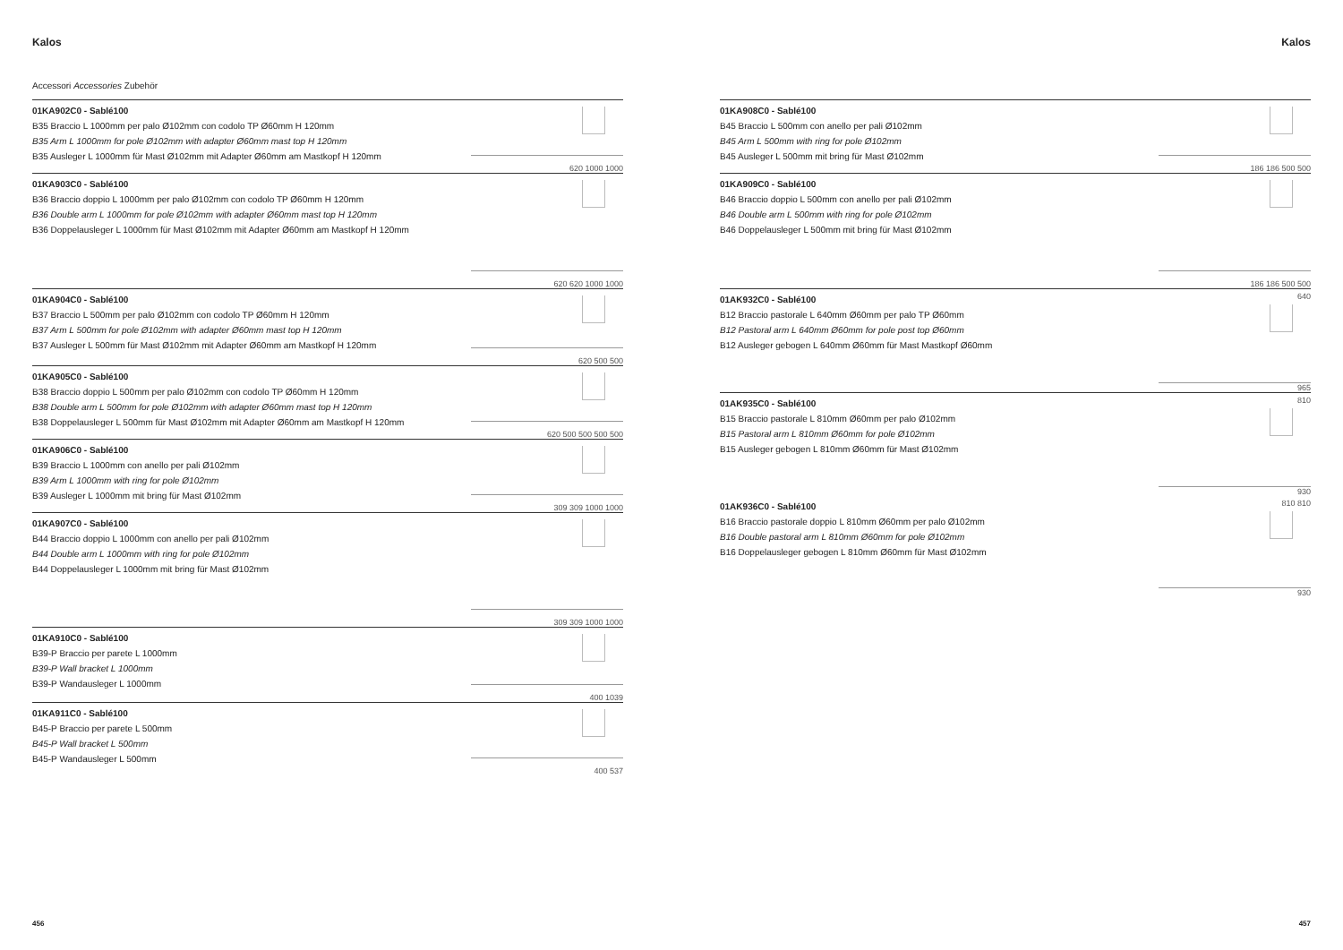Kalos
Accessori Accessories Zubehör
01KA902C0 - Sablé100
B35 Braccio L 1000mm per palo Ø102mm con codolo TP Ø60mm H 120mm
B35 Arm L 1000mm for pole Ø102mm with adapter Ø60mm mast top H 120mm
B35 Ausleger L 1000mm für Mast Ø102mm mit Adapter Ø60mm am Mastkopf H 120mm
620 1000 1000
01KA903C0 - Sablé100
B36 Braccio doppio L 1000mm per palo Ø102mm con codolo TP Ø60mm H 120mm
B36 Double arm L 1000mm for pole Ø102mm with adapter Ø60mm mast top H 120mm
B36 Doppelausleger L 1000mm für Mast Ø102mm mit Adapter Ø60mm am Mastkopf H 120mm
620 620 1000 1000
01KA904C0 - Sablé100
B37 Braccio L 500mm per palo Ø102mm con codolo TP Ø60mm H 120mm
B37 Arm L 500mm for pole Ø102mm with adapter Ø60mm mast top H 120mm
B37 Ausleger L 500mm für Mast Ø102mm mit Adapter Ø60mm am Mastkopf H 120mm
620 500 500
01KA905C0 - Sablé100
B38 Braccio doppio L 500mm per palo Ø102mm con codolo TP Ø60mm H 120mm
B38 Double arm L 500mm for pole Ø102mm with adapter Ø60mm mast top H 120mm
B38 Doppelausleger L 500mm für Mast Ø102mm mit Adapter Ø60mm am Mastkopf H 120mm
620 500 500 500 500
01KA906C0 - Sablé100
B39 Braccio L 1000mm con anello per pali Ø102mm
B39 Arm L 1000mm with ring for pole Ø102mm
B39 Ausleger L 1000mm mit bring für Mast Ø102mm
309 309 1000 1000
01KA907C0 - Sablé100
B44 Braccio doppio L 1000mm con anello per pali Ø102mm
B44 Double arm L 1000mm with ring for pole Ø102mm
B44 Doppelausleger L 1000mm mit bring für Mast Ø102mm
309 309 1000 1000
01KA910C0 - Sablé100
B39-P Braccio per parete L 1000mm
B39-P Wall bracket L 1000mm
B39-P Wandausleger L 1000mm
400 1039
01KA911C0 - Sablé100
B45-P Braccio per parete L 500mm
B45-P Wall bracket L 500mm
B45-P Wandausleger L 500mm
400 537
456
Kalos
01KA908C0 - Sablé100
B45 Braccio L 500mm con anello per pali Ø102mm
B45 Arm L 500mm with ring for pole Ø102mm
B45 Ausleger L 500mm mit bring für Mast Ø102mm
186 186 500 500
01KA909C0 - Sablé100
B46 Braccio doppio L 500mm con anello per pali Ø102mm
B46 Double arm L 500mm with ring for pole Ø102mm
B46 Doppelausleger L 500mm mit bring für Mast Ø102mm
186 186 500 500
01AK932C0 - Sablé100
B12 Braccio pastorale L 640mm Ø60mm per palo TP Ø60mm
B12 Pastoral arm L 640mm Ø60mm for pole post top Ø60mm
B12 Ausleger gebogen L 640mm Ø60mm für Mast Mastkopf Ø60mm
640
965
01AK935C0 - Sablé100
B15 Braccio pastorale L 810mm Ø60mm per palo Ø102mm
B15 Pastoral arm L 810mm Ø60mm for pole Ø102mm
B15 Ausleger gebogen L 810mm Ø60mm für Mast Ø102mm
810
930
01AK936C0 - Sablé100
B16 Braccio pastorale doppio L 810mm Ø60mm per palo Ø102mm
B16 Double pastoral arm L 810mm Ø60mm for pole Ø102mm
B16 Doppelausleger gebogen L 810mm Ø60mm für Mast Ø102mm
810 810
930
457